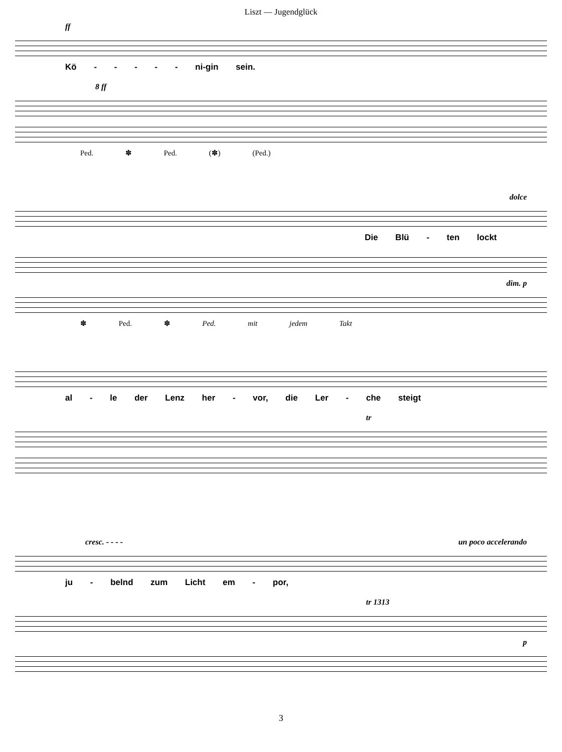Liszt — Jugendglück
ff
Kö - - - - - ni-gin sein.
8 ff
Ped. ✽ Ped. (✽) (Ped.)
dolce
Die Blü - ten lockt
dim. p
✽ Ped. ✽ Ped. mit jedem Takt
al - le der Lenz her - vor, die Ler - che steigt
tr
cresc. - - - - un poco accelerando
ju - belnd zum Licht em - por,
tr 1313
p
3